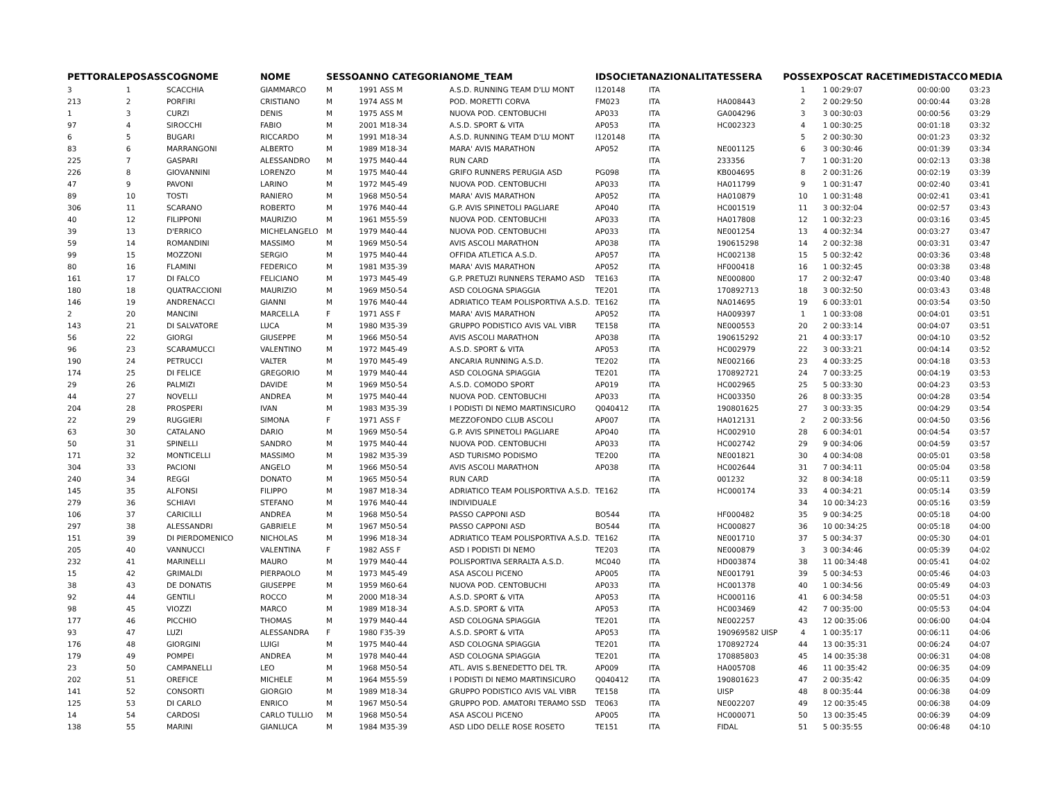| PETTORALE | POSASS | COGNOME | NOME | SESSO | ANNO CATEGORIA | NOME_TEAM | IDSOCIETA | NAZIONALITA | TESSERA | POSSEX | POSCAT RACETIME | DISTACCO | MEDIA |
| --- | --- | --- | --- | --- | --- | --- | --- | --- | --- | --- | --- | --- | --- |
| 3 | 1 | SCACCHIA | GIAMMARCO | M | 1991 ASS M | A.S.D. RUNNING TEAM D'LU MONT | I120148 | ITA | | 1 | 1 00:29:07 | 00:00:00 | 03:23 |
| 213 | 2 | PORFIRI | CRISTIANO | M | 1974 ASS M | POD. MORETTI CORVA | FM023 | ITA | HA008443 | 2 | 2 00:29:50 | 00:00:44 | 03:28 |
| 1 | 3 | CURZI | DENIS | M | 1975 ASS M | NUOVA POD. CENTOBUCHI | AP033 | ITA | GA004296 | 3 | 3 00:30:03 | 00:00:56 | 03:29 |
| 97 | 4 | SIROCCHI | FABIO | M | 2001 M18-34 | A.S.D. SPORT & VITA | AP053 | ITA | HC002323 | 4 | 1 00:30:25 | 00:01:18 | 03:32 |
| 6 | 5 | BUGARI | RICCARDO | M | 1991 M18-34 | A.S.D. RUNNING TEAM D'LU MONT | I120148 | ITA | | 5 | 2 00:30:30 | 00:01:23 | 03:32 |
| 83 | 6 | MARRANGONI | ALBERTO | M | 1989 M18-34 | MARA' AVIS MARATHON | AP052 | ITA | NE001125 | 6 | 3 00:30:46 | 00:01:39 | 03:34 |
| 225 | 7 | GASPARI | ALESSANDRO | M | 1975 M40-44 | RUN CARD | | ITA | 233356 | 7 | 1 00:31:20 | 00:02:13 | 03:38 |
| 226 | 8 | GIOVANNINI | LORENZO | M | 1975 M40-44 | GRIFO RUNNERS PERUGIA ASD | PG098 | ITA | KB004695 | 8 | 2 00:31:26 | 00:02:19 | 03:39 |
| 47 | 9 | PAVONI | LARINO | M | 1972 M45-49 | NUOVA POD. CENTOBUCHI | AP033 | ITA | HA011799 | 9 | 1 00:31:47 | 00:02:40 | 03:41 |
| 89 | 10 | TOSTI | RANIERO | M | 1968 M50-54 | MARA' AVIS MARATHON | AP052 | ITA | HA010879 | 10 | 1 00:31:48 | 00:02:41 | 03:41 |
| 306 | 11 | SCARANO | ROBERTO | M | 1976 M40-44 | G.P. AVIS SPINETOLI PAGLIARE | AP040 | ITA | HC001519 | 11 | 3 00:32:04 | 00:02:57 | 03:43 |
| 40 | 12 | FILIPPONI | MAURIZIO | M | 1961 M55-59 | NUOVA POD. CENTOBUCHI | AP033 | ITA | HA017808 | 12 | 1 00:32:23 | 00:03:16 | 03:45 |
| 39 | 13 | D'ERRICO | MICHELANGELO | M | 1979 M40-44 | NUOVA POD. CENTOBUCHI | AP033 | ITA | NE001254 | 13 | 4 00:32:34 | 00:03:27 | 03:47 |
| 59 | 14 | ROMANDINI | MASSIMO | M | 1969 M50-54 | AVIS ASCOLI MARATHON | AP038 | ITA | 190615298 | 14 | 2 00:32:38 | 00:03:31 | 03:47 |
| 99 | 15 | MOZZONI | SERGIO | M | 1975 M40-44 | OFFIDA ATLETICA A.S.D. | AP057 | ITA | HC002138 | 15 | 5 00:32:42 | 00:03:36 | 03:48 |
| 80 | 16 | FLAMINI | FEDERICO | M | 1981 M35-39 | MARA' AVIS MARATHON | AP052 | ITA | HF000418 | 16 | 1 00:32:45 | 00:03:38 | 03:48 |
| 161 | 17 | DI FALCO | FELICIANO | M | 1973 M45-49 | G.P. PRETUZI RUNNERS TERAMO ASD | TE163 | ITA | NE000800 | 17 | 2 00:32:47 | 00:03:40 | 03:48 |
| 180 | 18 | QUATRACCIONI | MAURIZIO | M | 1969 M50-54 | ASD COLOGNA SPIAGGIA | TE201 | ITA | 170892713 | 18 | 3 00:32:50 | 00:03:43 | 03:48 |
| 146 | 19 | ANDRENACCI | GIANNI | M | 1976 M40-44 | ADRIATICO TEAM POLISPORTIVA A.S.D. | TE162 | ITA | NA014695 | 19 | 6 00:33:01 | 00:03:54 | 03:50 |
| 2 | 20 | MANCINI | MARCELLA | F | 1971 ASS F | MARA' AVIS MARATHON | AP052 | ITA | HA009397 | 1 | 1 00:33:08 | 00:04:01 | 03:51 |
| 143 | 21 | DI SALVATORE | LUCA | M | 1980 M35-39 | GRUPPO PODISTICO AVIS VAL VIBR | TE158 | ITA | NE000553 | 20 | 2 00:33:14 | 00:04:07 | 03:51 |
| 56 | 22 | GIORGI | GIUSEPPE | M | 1966 M50-54 | AVIS ASCOLI MARATHON | AP038 | ITA | 190615292 | 21 | 4 00:33:17 | 00:04:10 | 03:52 |
| 96 | 23 | SCARAMUCCI | VALENTINO | M | 1972 M45-49 | A.S.D. SPORT & VITA | AP053 | ITA | HC002979 | 22 | 3 00:33:21 | 00:04:14 | 03:52 |
| 190 | 24 | PETRUCCI | VALTER | M | 1970 M45-49 | ANCARIA RUNNING A.S.D. | TE202 | ITA | NE002166 | 23 | 4 00:33:25 | 00:04:18 | 03:53 |
| 174 | 25 | DI FELICE | GREGORIO | M | 1979 M40-44 | ASD COLOGNA SPIAGGIA | TE201 | ITA | 170892721 | 24 | 7 00:33:25 | 00:04:19 | 03:53 |
| 29 | 26 | PALMIZI | DAVIDE | M | 1969 M50-54 | A.S.D. COMODO SPORT | AP019 | ITA | HC002965 | 25 | 5 00:33:30 | 00:04:23 | 03:53 |
| 44 | 27 | NOVELLI | ANDREA | M | 1975 M40-44 | NUOVA POD. CENTOBUCHI | AP033 | ITA | HC003350 | 26 | 8 00:33:35 | 00:04:28 | 03:54 |
| 204 | 28 | PROSPERI | IVAN | M | 1983 M35-39 | I PODISTI DI NEMO MARTINSICURO | Q040412 | ITA | 190801625 | 27 | 3 00:33:35 | 00:04:29 | 03:54 |
| 22 | 29 | RUGGIERI | SIMONA | F | 1971 ASS F | MEZZOFONDO CLUB ASCOLI | AP007 | ITA | HA012131 | 2 | 2 00:33:56 | 00:04:50 | 03:56 |
| 63 | 30 | CATALANO | DARIO | M | 1969 M50-54 | G.P. AVIS SPINETOLI PAGLIARE | AP040 | ITA | HC002910 | 28 | 6 00:34:01 | 00:04:54 | 03:57 |
| 50 | 31 | SPINELLI | SANDRO | M | 1975 M40-44 | NUOVA POD. CENTOBUCHI | AP033 | ITA | HC002742 | 29 | 9 00:34:06 | 00:04:59 | 03:57 |
| 171 | 32 | MONTICELLI | MASSIMO | M | 1982 M35-39 | ASD TURISMO PODISMO | TE200 | ITA | NE001821 | 30 | 4 00:34:08 | 00:05:01 | 03:58 |
| 304 | 33 | PACIONI | ANGELO | M | 1966 M50-54 | AVIS ASCOLI MARATHON | AP038 | ITA | HC002644 | 31 | 7 00:34:11 | 00:05:04 | 03:58 |
| 240 | 34 | REGGI | DONATO | M | 1965 M50-54 | RUN CARD | | ITA | 001232 | 32 | 8 00:34:18 | 00:05:11 | 03:59 |
| 145 | 35 | ALFONSI | FILIPPO | M | 1987 M18-34 | ADRIATICO TEAM POLISPORTIVA A.S.D. | TE162 | ITA | HC000174 | 33 | 4 00:34:21 | 00:05:14 | 03:59 |
| 279 | 36 | SCHIAVI | STEFANO | M | 1976 M40-44 | INDIVIDUALE | | | | 34 | 10 00:34:23 | 00:05:16 | 03:59 |
| 106 | 37 | CARICILLI | ANDREA | M | 1968 M50-54 | PASSO CAPPONI ASD | BO544 | ITA | HF000482 | 35 | 9 00:34:25 | 00:05:18 | 04:00 |
| 297 | 38 | ALESSANDRI | GABRIELE | M | 1967 M50-54 | PASSO CAPPONI ASD | BO544 | ITA | HC000827 | 36 | 10 00:34:25 | 00:05:18 | 04:00 |
| 151 | 39 | DI PIERDOMENICO | NICHOLAS | M | 1996 M18-34 | ADRIATICO TEAM POLISPORTIVA A.S.D. | TE162 | ITA | NE001710 | 37 | 5 00:34:37 | 00:05:30 | 04:01 |
| 205 | 40 | VANNUCCI | VALENTINA | F | 1982 ASS F | ASD I PODISTI DI NEMO | TE203 | ITA | NE000879 | 3 | 3 00:34:46 | 00:05:39 | 04:02 |
| 232 | 41 | MARINELLI | MAURO | M | 1979 M40-44 | POLISPORTIVA SERRALTA A.S.D. | MC040 | ITA | HD003874 | 38 | 11 00:34:48 | 00:05:41 | 04:02 |
| 15 | 42 | GRIMALDI | PIERPAOLO | M | 1973 M45-49 | ASA ASCOLI PICENO | AP005 | ITA | NE001791 | 39 | 5 00:34:53 | 00:05:46 | 04:03 |
| 38 | 43 | DE DONATIS | GIUSEPPE | M | 1959 M60-64 | NUOVA POD. CENTOBUCHI | AP033 | ITA | HC001378 | 40 | 1 00:34:56 | 00:05:49 | 04:03 |
| 92 | 44 | GENTILI | ROCCO | M | 2000 M18-34 | A.S.D. SPORT & VITA | AP053 | ITA | HC000116 | 41 | 6 00:34:58 | 00:05:51 | 04:03 |
| 98 | 45 | VIOZZI | MARCO | M | 1989 M18-34 | A.S.D. SPORT & VITA | AP053 | ITA | HC003469 | 42 | 7 00:35:00 | 00:05:53 | 04:04 |
| 177 | 46 | PICCHIO | THOMAS | M | 1979 M40-44 | ASD COLOGNA SPIAGGIA | TE201 | ITA | NE002257 | 43 | 12 00:35:06 | 00:06:00 | 04:04 |
| 93 | 47 | LUZI | ALESSANDRA | F | 1980 F35-39 | A.S.D. SPORT & VITA | AP053 | ITA | 190969582 UISP | 4 | 1 00:35:17 | 00:06:11 | 04:06 |
| 176 | 48 | GIORGINI | LUIGI | M | 1975 M40-44 | ASD COLOGNA SPIAGGIA | TE201 | ITA | 170892724 | 44 | 13 00:35:31 | 00:06:24 | 04:07 |
| 179 | 49 | POMPEI | ANDREA | M | 1978 M40-44 | ASD COLOGNA SPIAGGIA | TE201 | ITA | 170885803 | 45 | 14 00:35:38 | 00:06:31 | 04:08 |
| 23 | 50 | CAMPANELLI | LEO | M | 1968 M50-54 | ATL. AVIS S.BENEDETTO DEL TR. | AP009 | ITA | HA005708 | 46 | 11 00:35:42 | 00:06:35 | 04:09 |
| 202 | 51 | OREFICE | MICHELE | M | 1964 M55-59 | I PODISTI DI NEMO MARTINSICURO | Q040412 | ITA | 190801623 | 47 | 2 00:35:42 | 00:06:35 | 04:09 |
| 141 | 52 | CONSORTI | GIORGIO | M | 1989 M18-34 | GRUPPO PODISTICO AVIS VAL VIBR | TE158 | ITA | UISP | 48 | 8 00:35:44 | 00:06:38 | 04:09 |
| 125 | 53 | DI CARLO | ENRICO | M | 1967 M50-54 | GRUPPO POD. AMATORI TERAMO SSD | TE063 | ITA | NE002207 | 49 | 12 00:35:45 | 00:06:38 | 04:09 |
| 14 | 54 | CARDOSI | CARLO TULLIO | M | 1968 M50-54 | ASA ASCOLI PICENO | AP005 | ITA | HC000071 | 50 | 13 00:35:45 | 00:06:39 | 04:09 |
| 138 | 55 | MARINI | GIANLUCA | M | 1984 M35-39 | ASD LIDO DELLE ROSE ROSETO | TE151 | ITA | FIDAL | 51 | 5 00:35:55 | 00:06:48 | 04:10 |